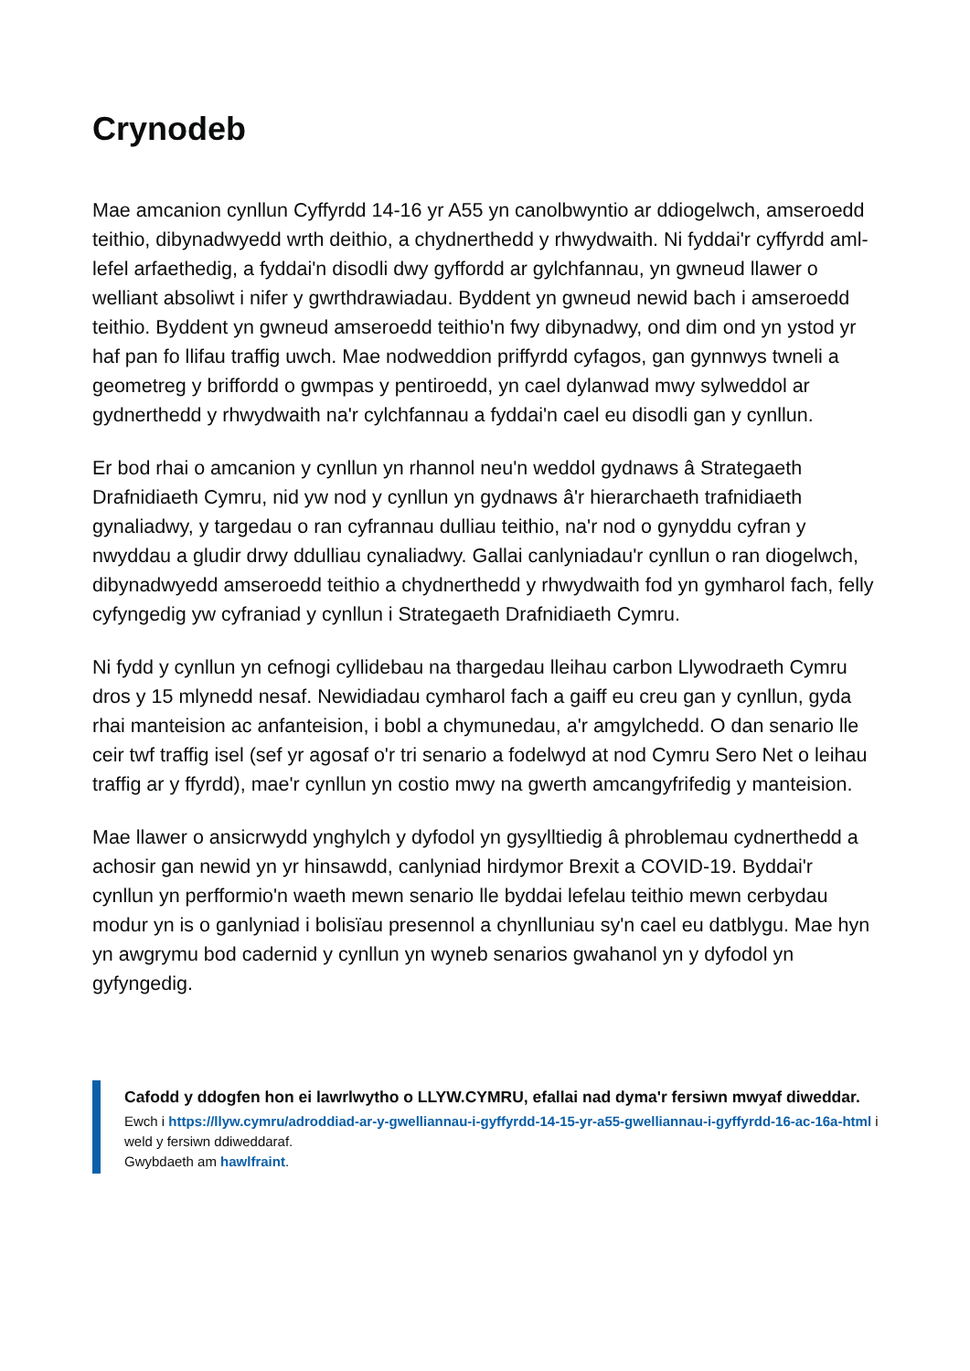Crynodeb
Mae amcanion cynllun Cyffyrdd 14-16 yr A55 yn canolbwyntio ar ddiogelwch, amseroedd teithio, dibynadwyedd wrth deithio, a chydnerthedd y rhwydwaith. Ni fyddai'r cyffyrdd aml-lefel arfaethedig, a fyddai'n disodli dwy gyffordd ar gylchfannau, yn gwneud llawer o welliant absoliwt i nifer y gwrthdrawiadau. Byddent yn gwneud newid bach i amseroedd teithio. Byddent yn gwneud amseroedd teithio'n fwy dibynadwy, ond dim ond yn ystod yr haf pan fo llifau traffig uwch. Mae nodweddion priffyrdd cyfagos, gan gynnwys twneli a geometreg y briffordd o gwmpas y pentiroedd, yn cael dylanwad mwy sylweddol ar gydnerthedd y rhwydwaith na'r cylchfannau a fyddai'n cael eu disodli gan y cynllun.
Er bod rhai o amcanion y cynllun yn rhannol neu'n weddol gydnaws â Strategaeth Drafnidiaeth Cymru, nid yw nod y cynllun yn gydnaws â'r hierarchaeth trafnidiaeth gynaliadwy, y targedau o ran cyfrannau dulliau teithio, na'r nod o gynyddu cyfran y nwyddau a gludir drwy ddulliau cynaliadwy. Gallai canlyniadau'r cynllun o ran diogelwch, dibynadwyedd amseroedd teithio a chydnerthedd y rhwydwaith fod yn gymharol fach, felly cyfyngedig yw cyfraniad y cynllun i Strategaeth Drafnidiaeth Cymru.
Ni fydd y cynllun yn cefnogi cyllidebau na thargedau lleihau carbon Llywodraeth Cymru dros y 15 mlynedd nesaf. Newidiadau cymharol fach a gaiff eu creu gan y cynllun, gyda rhai manteision ac anfanteision, i bobl a chymunedau, a'r amgylchedd. O dan senario lle ceir twf traffig isel (sef yr agosaf o'r tri senario a fodelwyd at nod Cymru Sero Net o leihau traffig ar y ffyrdd), mae'r cynllun yn costio mwy na gwerth amcangyfrifedig y manteision.
Mae llawer o ansicrwydd ynghylch y dyfodol yn gysylltiedig â phroblemau cydnerthedd a achosir gan newid yn yr hinsawdd, canlyniad hirdymor Brexit a COVID-19. Byddai'r cynllun yn perfformio'n waeth mewn senario lle byddai lefelau teithio mewn cerbydau modur yn is o ganlyniad i bolisïau presennol a chynlluniau sy'n cael eu datblygu. Mae hyn yn awgrymu bod cadernid y cynllun yn wyneb senarios gwahanol yn y dyfodol yn gyfyngedig.
Cafodd y ddogfen hon ei lawrlwytho o LLYW.CYMRU, efallai nad dyma'r fersiwn mwyaf diweddar.
Ewch i https://llyw.cymru/adroddiad-ar-y-gwelliannau-i-gyffyrdd-14-15-yr-a55-gwelliannau-i-gyffyrdd-16-ac-16a-html i weld y fersiwn ddiweddaraf.
Gwybdaeth am hawlfraint.